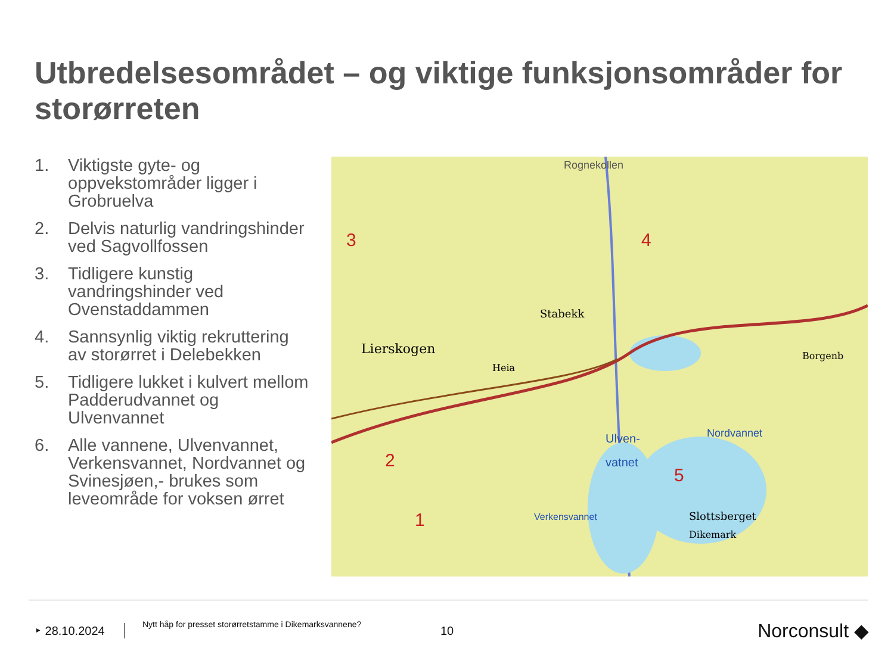Utbredelsesområdet – og viktige funksjonsområder for storørreten
1. Viktigste gyte- og oppvekstområder ligger i Grobruelva
2. Delvis naturlig vandringshinder ved Sagvollfossen
3. Tidligere kunstig vandringshinder ved Ovenstaddammen
4. Sannsynlig viktig rekruttering av storørret i Delebekken
5. Tidligere lukket i kulvert mellom Padderudvannet og Ulvenvannet
6. Alle vannene, Ulvenvannet, Verkensvannet, Nordvannet og Svinesjøen,- brukes som leveområde for voksen ørret
Lierskogen
Heia
Stabekk
Ulven-
vatnet
Nordvannet
Borgenb
Slottsberget
Dikemark
Verkensvannet
Rognekollen
1
2
3
4
5
‣ 28.10.2024 Nytt håp for presset storørretstamme i Dikemarksvannene? 10 Norconsult ◆